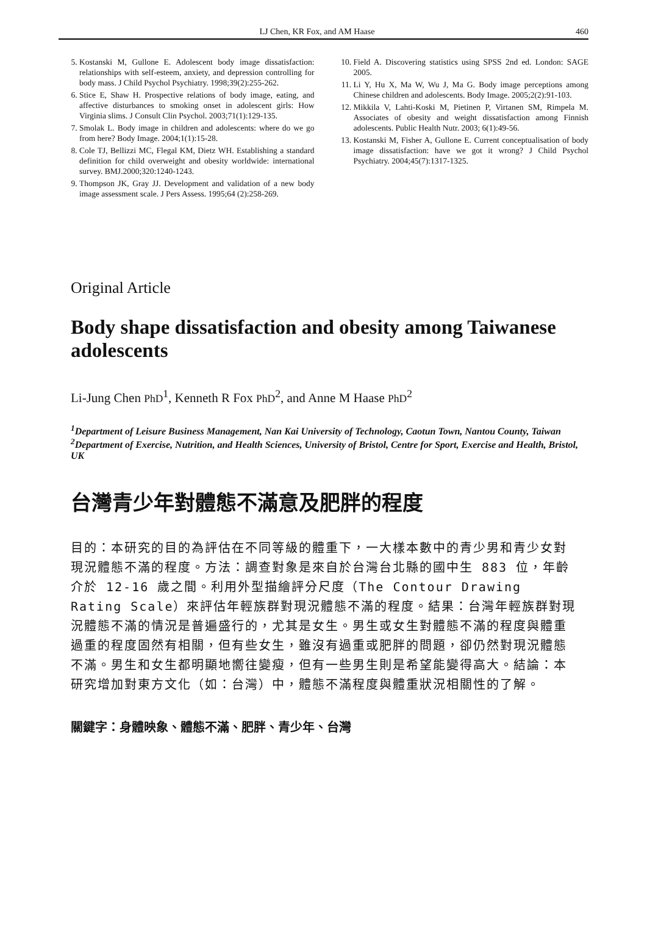LJ Chen, KR Fox, and AM Haase 460
5. Kostanski M, Gullone E. Adolescent body image dissatisfaction: relationships with self-esteem, anxiety, and depression controlling for body mass. J Child Psychol Psychiatry. 1998;39(2):255-262.
6. Stice E, Shaw H. Prospective relations of body image, eating, and affective disturbances to smoking onset in adolescent girls: How Virginia slims. J Consult Clin Psychol. 2003;71(1):129-135.
7. Smolak L. Body image in children and adolescents: where do we go from here? Body Image. 2004;1(1):15-28.
8. Cole TJ, Bellizzi MC, Flegal KM, Dietz WH. Establishing a standard definition for child overweight and obesity worldwide: international survey. BMJ.2000;320:1240-1243.
9. Thompson JK, Gray JJ. Development and validation of a new body image assessment scale. J Pers Assess. 1995;64 (2):258-269.
10. Field A. Discovering statistics using SPSS 2nd ed. London: SAGE 2005.
11. Li Y, Hu X, Ma W, Wu J, Ma G. Body image perceptions among Chinese children and adolescents. Body Image. 2005;2(2):91-103.
12. Mikkila V, Lahti-Koski M, Pietinen P, Virtanen SM, Rimpela M. Associates of obesity and weight dissatisfaction among Finnish adolescents. Public Health Nutr. 2003; 6(1):49-56.
13. Kostanski M, Fisher A, Gullone E. Current conceptualisation of body image dissatisfaction: have we got it wrong? J Child Psychol Psychiatry. 2004;45(7):1317-1325.
Original Article
Body shape dissatisfaction and obesity among Taiwanese adolescents
Li-Jung Chen PhD<sup>1</sup>, Kenneth R Fox PhD<sup>2</sup>, and Anne M Haase PhD<sup>2</sup>
<sup>1</sup> Department of Leisure Business Management, Nan Kai University of Technology, Caotun Town, Nantou County, Taiwan
<sup>2</sup> Department of Exercise, Nutrition, and Health Sciences, University of Bristol, Centre for Sport, Exercise and Health, Bristol, UK
台灣青少年對體態不滿意及肥胖的程度
目的：本研究的目的為評估在不同等級的體重下，一大樣本數中的青少男和青少女對現況體態不滿的程度。方法：調查對象是來自於台灣台北縣的國中生 883 位，年齡介於 12-16 歲之間。利用外型描繪評分尺度（The Contour Drawing Rating Scale）來評估年輕族群對現況體態不滿的程度。結果：台灣年輕族群對現況體態不滿的情況是普遍盛行的，尤其是女生。男生或女生對體態不滿的程度與體重過重的程度固然有相關，但有些女生，雖沒有過重或肥胖的問題，卻仍然對現況體態不滿。男生和女生都明顯地嚮往變瘦，但有一些男生則是希望能變得高大。結論：本研究增加對東方文化（如：台灣）中，體態不滿程度與體重狀況相關性的了解。
關鍵字：身體映象、體態不滿、肥胖、青少年、台灣